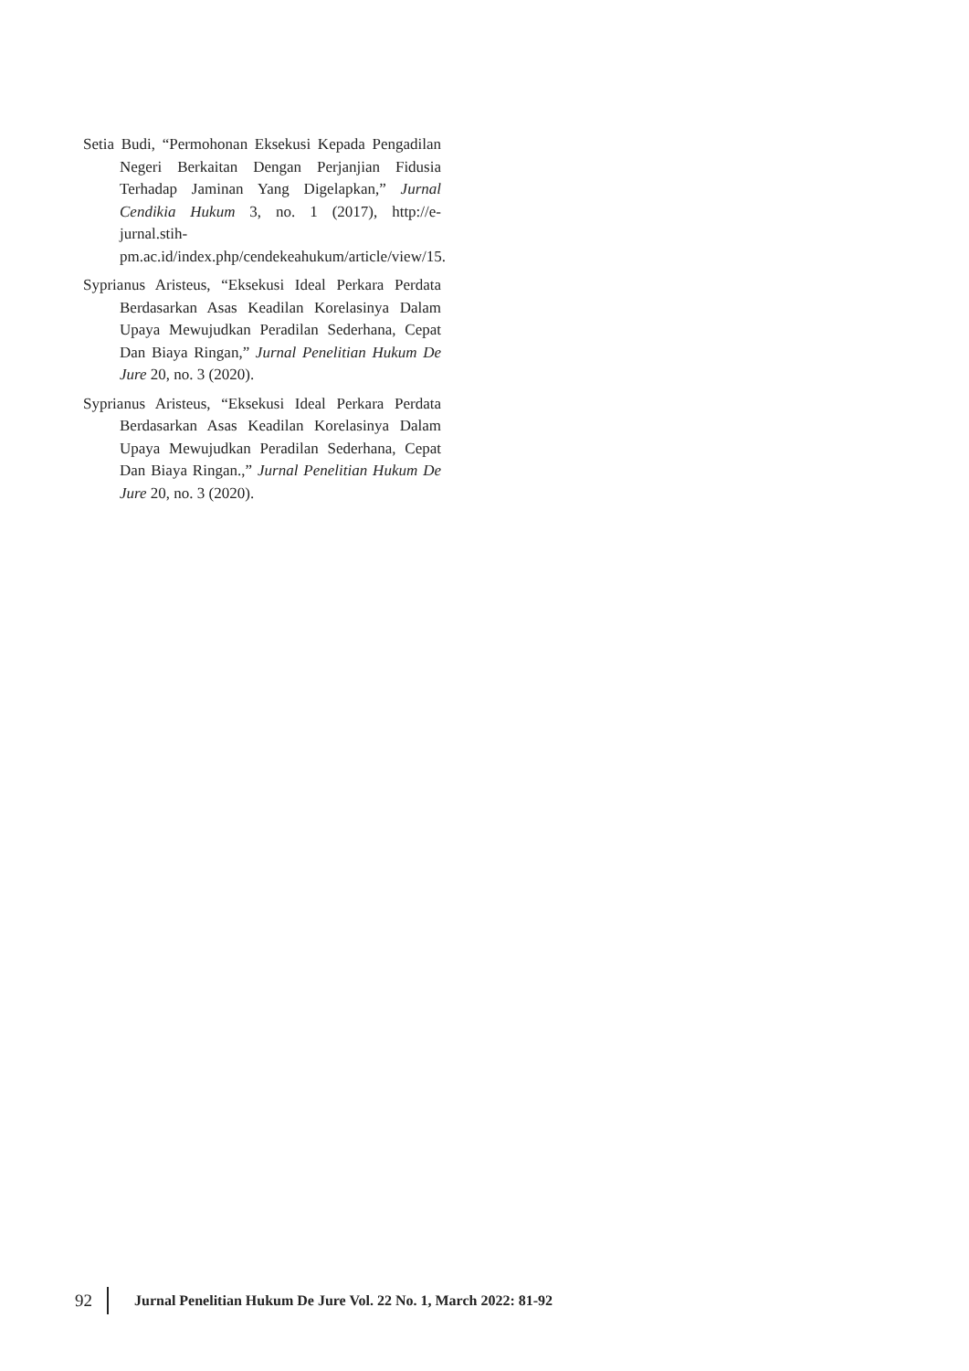Setia Budi, “Permohonan Eksekusi Kepada Pengadilan Negeri Berkaitan Dengan Perjanjian Fidusia Terhadap Jaminan Yang Digelapkan,” Jurnal Cendikia Hukum 3, no. 1 (2017), http://e-jurnal.stih-pm.ac.id/index.php/cendekeahukum/article/view/15.
Syprianus Aristeus, “Eksekusi Ideal Perkara Perdata Berdasarkan Asas Keadilan Korelasinya Dalam Upaya Mewujudkan Peradilan Sederhana, Cepat Dan Biaya Ringan,” Jurnal Penelitian Hukum De Jure 20, no. 3 (2020).
Syprianus Aristeus, “Eksekusi Ideal Perkara Perdata Berdasarkan Asas Keadilan Korelasinya Dalam Upaya Mewujudkan Peradilan Sederhana, Cepat Dan Biaya Ringan.,” Jurnal Penelitian Hukum De Jure 20, no. 3 (2020).
92 Jurnal Penelitian Hukum De Jure Vol. 22 No. 1, March 2022: 81-92